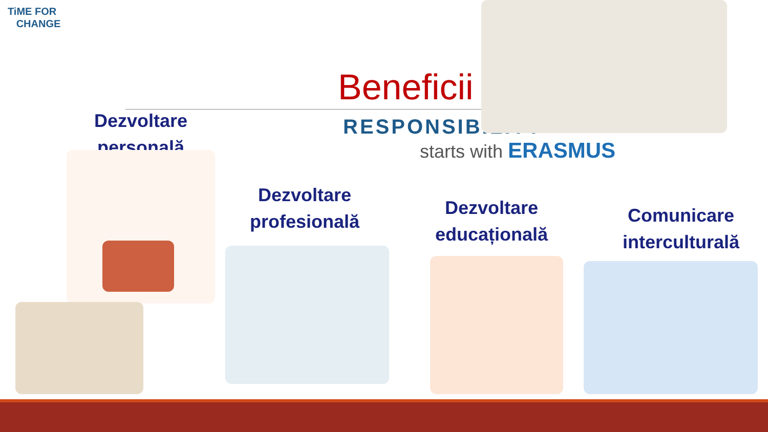TiME FOR
CHANGE
Beneficii
RESPONSIBILITY
starts with ERASMUS
Dezvoltare
personală
Dezvoltare
profesională
Dezvoltare
educațională
Comunicare
interculturală